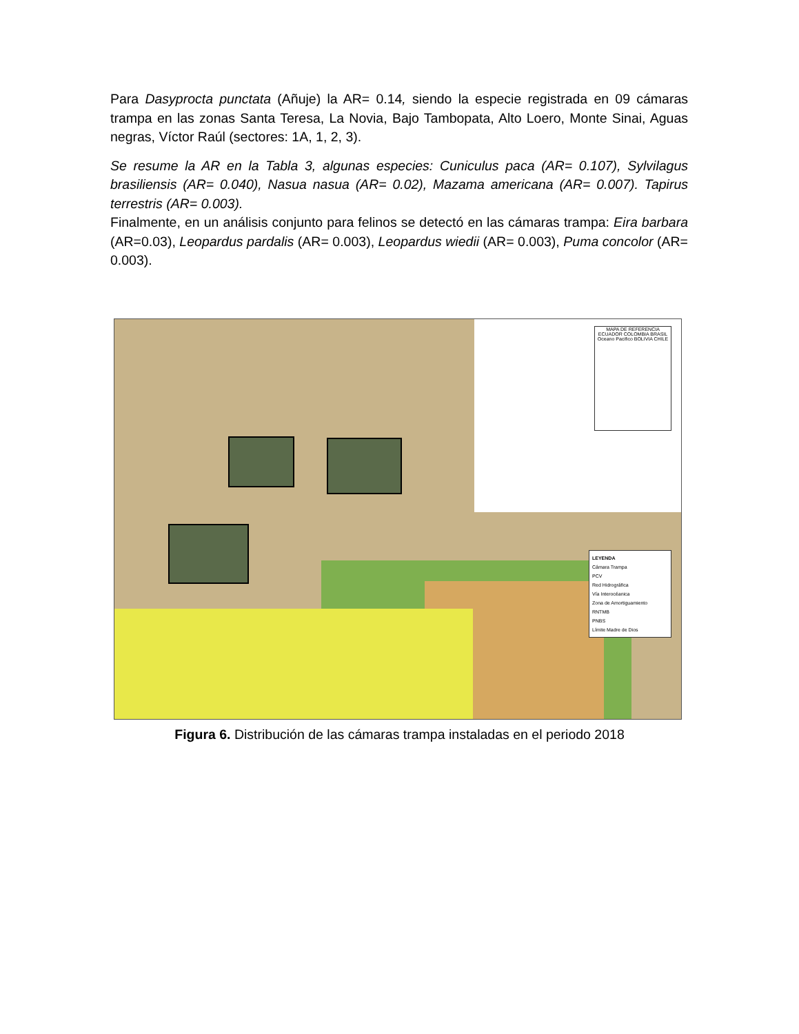Para Dasyprocta punctata (Añuje) la AR= 0.14, siendo la especie registrada en 09 cámaras trampa en las zonas Santa Teresa, La Novia, Bajo Tambopata, Alto Loero, Monte Sinai, Aguas negras, Víctor Raúl (sectores: 1A, 1, 2, 3).
Se resume la AR en la Tabla 3, algunas especies: Cuniculus paca (AR= 0.107), Sylvilagus brasiliensis (AR= 0.040), Nasua nasua (AR= 0.02), Mazama americana (AR= 0.007). Tapirus terrestris (AR= 0.003).
Finalmente, en un análisis conjunto para felinos se detectó en las cámaras trampa: Eira barbara (AR=0.03), Leopardus pardalis (AR= 0.003), Leopardus wiedii (AR= 0.003), Puma concolor (AR= 0.003).
MAPA DE REFERENCIA
ECUADOR COLOMBIA BRASIL
Oceano Pacifico BOLIVIA CHILE
LEYENDA
Cámara Trampa
PCV
Red Hidrográfica
Vía Interocéanica
Zona de Amortiguamiento
RNTMB
PNBS
Límite Madre de Dios
Figura 6. Distribución de las cámaras trampa instaladas en el periodo 2018